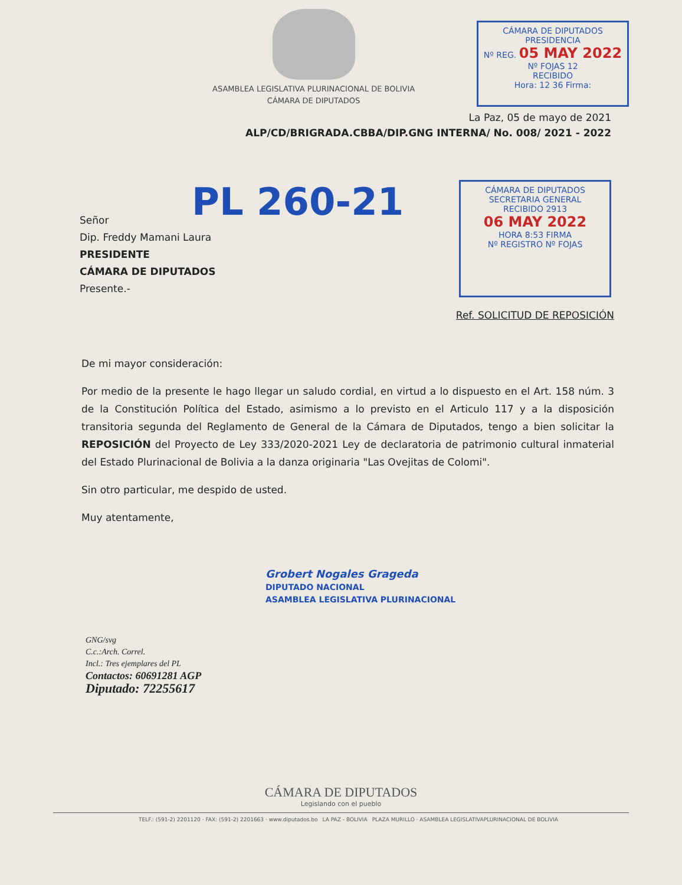ASAMBLEA LEGISLATIVA PLURINACIONAL DE BOLIVIA
CÁMARA DE DIPUTADOS
CÁMARA DE DIPUTADOS
PRESIDENCIA
Nº REG. 05 MAY 2022 Nº FOJAS 12
RECIBIDO
Hora: 12 36 Firma:
La Paz, 05 de mayo de 2021
ALP/CD/BRIGRADA.CBBA/DIP.GNG INTERNA/ No. 008/ 2021 - 2022
PL 260-21
Señor
Dip. Freddy Mamani Laura
PRESIDENTE
CÁMARA DE DIPUTADOS
Presente.-
CÁMARA DE DIPUTADOS
SECRETARIA GENERAL
RECIBIDO 2913
06 MAY 2022
HORA 8:53 FIRMA
Nº REGISTRO Nº FOJAS
Ref. SOLICITUD DE REPOSICIÓN
De mi mayor consideración:
Por medio de la presente le hago llegar un saludo cordial, en virtud a lo dispuesto en el Art. 158 núm. 3 de la Constitución Política del Estado, asimismo a lo previsto en el Articulo 117 y a la disposición transitoria segunda del Reglamento de General de la Cámara de Diputados, tengo a bien solicitar la REPOSICIÓN del Proyecto de Ley 333/2020-2021 Ley de declaratoria de patrimonio cultural inmaterial del Estado Plurinacional de Bolivia a la danza originaria "Las Ovejitas de Colomi".
Sin otro particular, me despido de usted.
Muy atentamente,
Grobert Nogales Grageda
DIPUTADO NACIONAL
ASAMBLEA LEGISLATIVA PLURINACIONAL
GNG/svg
C.c.:Arch. Correl.
Incl.: Tres ejemplares del PL
Contactos: 60691281 AGP
Diputado: 72255617
CÁMARA DE DIPUTADOS
Legislando con el pueblo
TELF.: (591-2) 2201120 · FAX: (591-2) 2201663 · www.diputados.bo LA PAZ - BOLIVIA PLAZA MURILLO · ASAMBLEA LEGISLATIVAPLURINACIONAL DE BOLIVIA